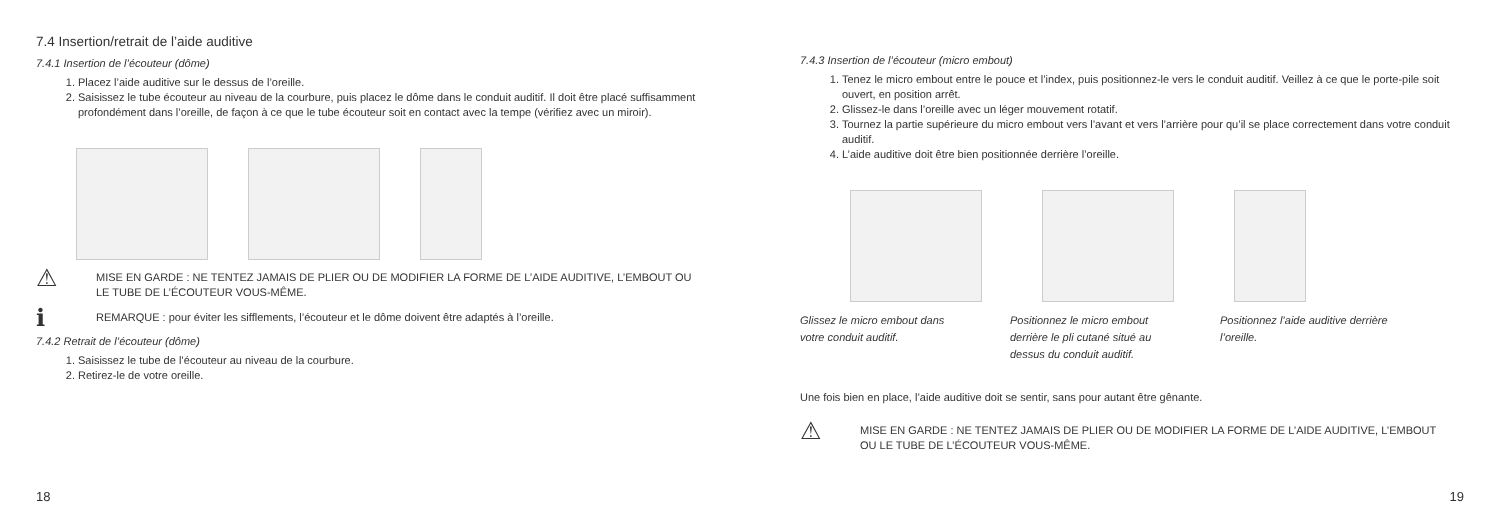7.4 Insertion/retrait de l’aide auditive
7.4.1 Insertion de l’écouteur (dôme)
1. Placez l’aide auditive sur le dessus de l’oreille.
2. Saisissez le tube écouteur au niveau de la courbure, puis placez le dôme dans le conduit auditif. Il doit être placé suffisamment profondément dans l’oreille, de façon à ce que le tube écouteur soit en contact avec la tempe (vérifiez avec un miroir).
⚠
MISE EN GARDE : NE TENTEZ JAMAIS DE PLIER OU DE MODIFIER LA FORME DE L’AIDE AUDITIVE, L’EMBOUT OU LE TUBE DE L’ÉCOUTEUR VOUS-MÊME.
ℹ
REMARQUE : pour éviter les sifflements, l’écouteur et le dôme doivent être adaptés à l’oreille.
7.4.2 Retrait de l’écouteur (dôme)
1. Saisissez le tube de l’écouteur au niveau de la courbure.
2. Retirez-le de votre oreille.
18
7.4.3 Insertion de l’écouteur (micro embout)
1. Tenez le micro embout entre le pouce et l’index, puis positionnez-le vers le conduit auditif. Veillez à ce que le porte-pile soit ouvert, en position arrêt.
2. Glissez-le dans l’oreille avec un léger mouvement rotatif.
3. Tournez la partie supérieure du micro embout vers l’avant et vers l’arrière pour qu’il se place correctement dans votre conduit auditif.
4. L’aide auditive doit être bien positionnée derrière l’oreille.
Glissez le micro embout dans votre conduit auditif.
Positionnez le micro embout derrière le pli cutané situé au dessus du conduit auditif.
Positionnez l’aide auditive derrière l’oreille.
Une fois bien en place, l’aide auditive doit se sentir, sans pour autant être gênante.
⚠
MISE EN GARDE : NE TENTEZ JAMAIS DE PLIER OU DE MODIFIER LA FORME DE L’AIDE AUDITIVE, L’EMBOUT OU LE TUBE DE L’ÉCOUTEUR VOUS-MÊME.
19